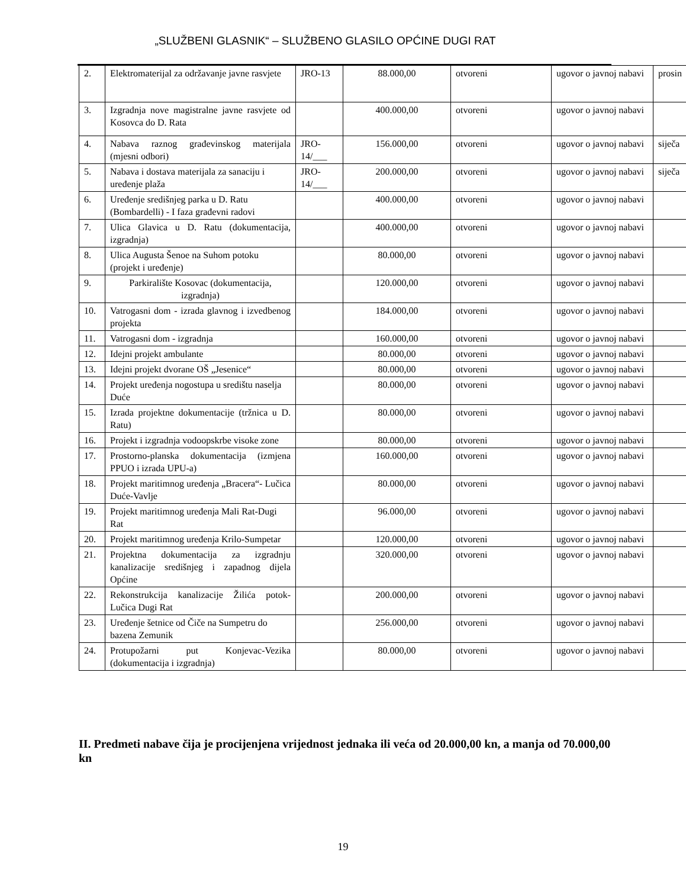„SLUŽBENI GLASNIK“ – SLUŽBENO GLASILO OPĆINE DUGI RAT
| 2. | Elektromaterijal za održavanje javne rasvjete | JRO-13 | 88.000,00 | otvoreni | ugovor o javnoj nabavi | prosin |
| 3. | Izgradnja nove magistralne javne rasvjete od Kosovca do D. Rata | | 400.000,00 | otvoreni | ugovor o javnoj nabavi | |
| 4. | Nabava raznog građevinskog materijala (mjesni odbori) | JRO-14/___ | 156.000,00 | otvoreni | ugovor o javnoj nabavi | siječa |
| 5. | Nabava i dostava materijala za sanaciju i uređenje plaža | JRO-14/___ | 200.000,00 | otvoreni | ugovor o javnoj nabavi | siječa |
| 6. | Uređenje središnjeg parka u D. Ratu (Bombardelli) - I faza građevni radovi | | 400.000,00 | otvoreni | ugovor o javnoj nabavi | |
| 7. | Ulica Glavica u D. Ratu (dokumentacija, izgradnja) | | 400.000,00 | otvoreni | ugovor o javnoj nabavi | |
| 8. | Ulica Augusta Šenoe na Suhom potoku (projekt i uređenje) | | 80.000,00 | otvoreni | ugovor o javnoj nabavi | |
| 9. | Parkiralište Kosovac (dokumentacija, izgradnja) | | 120.000,00 | otvoreni | ugovor o javnoj nabavi | |
| 10. | Vatrogasni dom - izrada glavnog i izvedbenog projekta | | 184.000,00 | otvoreni | ugovor o javnoj nabavi | |
| 11. | Vatrogasni dom - izgradnja | | 160.000,00 | otvoreni | ugovor o javnoj nabavi | |
| 12. | Idejni projekt ambulante | | 80.000,00 | otvoreni | ugovor o javnoj nabavi | |
| 13. | Idejni projekt dvorane OŠ „Jesenice“ | | 80.000,00 | otvoreni | ugovor o javnoj nabavi | |
| 14. | Projekt uređenja nogostupa u središtu naselja Duće | | 80.000,00 | otvoreni | ugovor o javnoj nabavi | |
| 15. | Izrada projektne dokumentacije (tržnica u D. Ratu) | | 80.000,00 | otvoreni | ugovor o javnoj nabavi | |
| 16. | Projekt i izgradnja vodoopskrbe visoke zone | | 80.000,00 | otvoreni | ugovor o javnoj nabavi | |
| 17. | Prostorno-planska dokumentacija (izmjena PPUO i izrada UPU-a) | | 160.000,00 | otvoreni | ugovor o javnoj nabavi | |
| 18. | Projekt maritimnog uređenja „Bracera“- Lučica Duće-Vavlje | | 80.000,00 | otvoreni | ugovor o javnoj nabavi | |
| 19. | Projekt maritimnog uređenja Mali Rat-Dugi Rat | | 96.000,00 | otvoreni | ugovor o javnoj nabavi | |
| 20. | Projekt maritimnog uređenja Krilo-Sumpetar | | 120.000,00 | otvoreni | ugovor o javnoj nabavi | |
| 21. | Projektna dokumentacija za izgradnju kanalizacije središnjeg i zapadnog dijela Općine | | 320.000,00 | otvoreni | ugovor o javnoj nabavi | |
| 22. | Rekonstrukcija kanalizacije Žilića potok-Lučica Dugi Rat | | 200.000,00 | otvoreni | ugovor o javnoj nabavi | |
| 23. | Uređenje šetnice od Čiče na Sumpetru do bazena Zemunik | | 256.000,00 | otvoreni | ugovor o javnoj nabavi | |
| 24. | Protupožarni put Konjevac-Vezika (dokumentacija i izgradnja) | | 80.000,00 | otvoreni | ugovor o javnoj nabavi | |
II. Predmeti nabave čija je procijenjena vrijednost jednaka ili veća od 20.000,00 kn, a manja od 70.000,00 kn
19